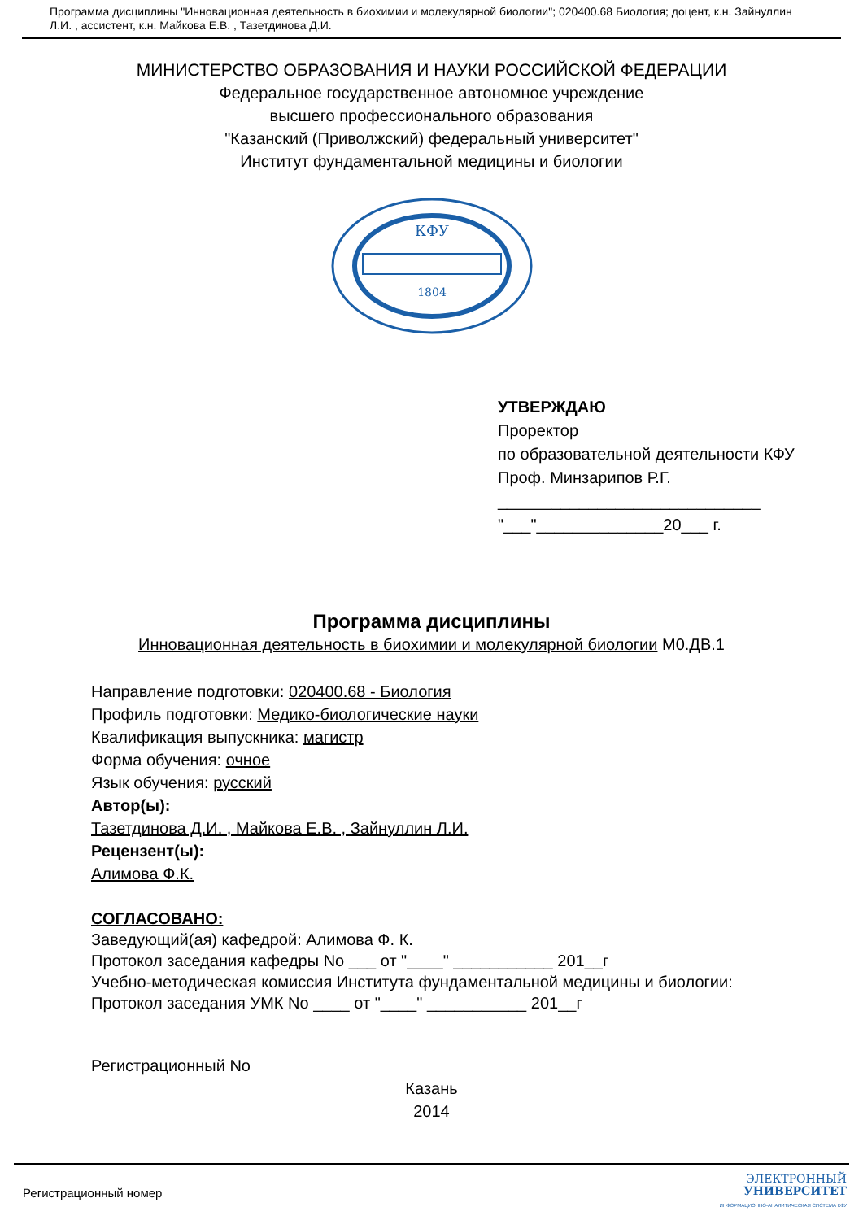Программа дисциплины "Инновационная деятельность в биохимии и молекулярной биологии"; 020400.68 Биология; доцент, к.н. Зайнуллин Л.И. , ассистент, к.н. Майкова Е.В. , Тазетдинова Д.И.
МИНИСТЕРСТВО ОБРАЗОВАНИЯ И НАУКИ РОССИЙСКОЙ ФЕДЕРАЦИИ
Федеральное государственное автономное учреждение
высшего профессионального образования
"Казанский (Приволжский) федеральный университет"
Институт фундаментальной медицины и биологии
КФУ
1804
УТВЕРЖДАЮ
Проректор
по образовательной деятельности КФУ
Проф. Минзарипов Р.Г.
_____________________________
"___"______________20___ г.
Программа дисциплины
Инновационная деятельность в биохимии и молекулярной биологии М0.ДВ.1
Направление подготовки: 020400.68 - Биология
Профиль подготовки: Медико-биологические науки
Квалификация выпускника: магистр
Форма обучения: очное
Язык обучения: русский
Автор(ы):
Тазетдинова Д.И. , Майкова Е.В. , Зайнуллин Л.И.
Рецензент(ы):
Алимова Ф.К.
СОГЛАСОВАНО:
Заведующий(ая) кафедрой: Алимова Ф. К.
Протокол заседания кафедры No ___ от "____" ___________ 201__г
Учебно-методическая комиссия Института фундаментальной медицины и биологии:
Протокол заседания УМК No ____ от "____" ___________ 201__г
Регистрационный No
Казань
2014
Регистрационный номер ЭЛЕКТРОННЫЙ
УНИВЕРСИТЕТ
ИНФОРМАЦИОННО-АНАЛИТИЧЕСКАЯ СИСТЕМА КФУ